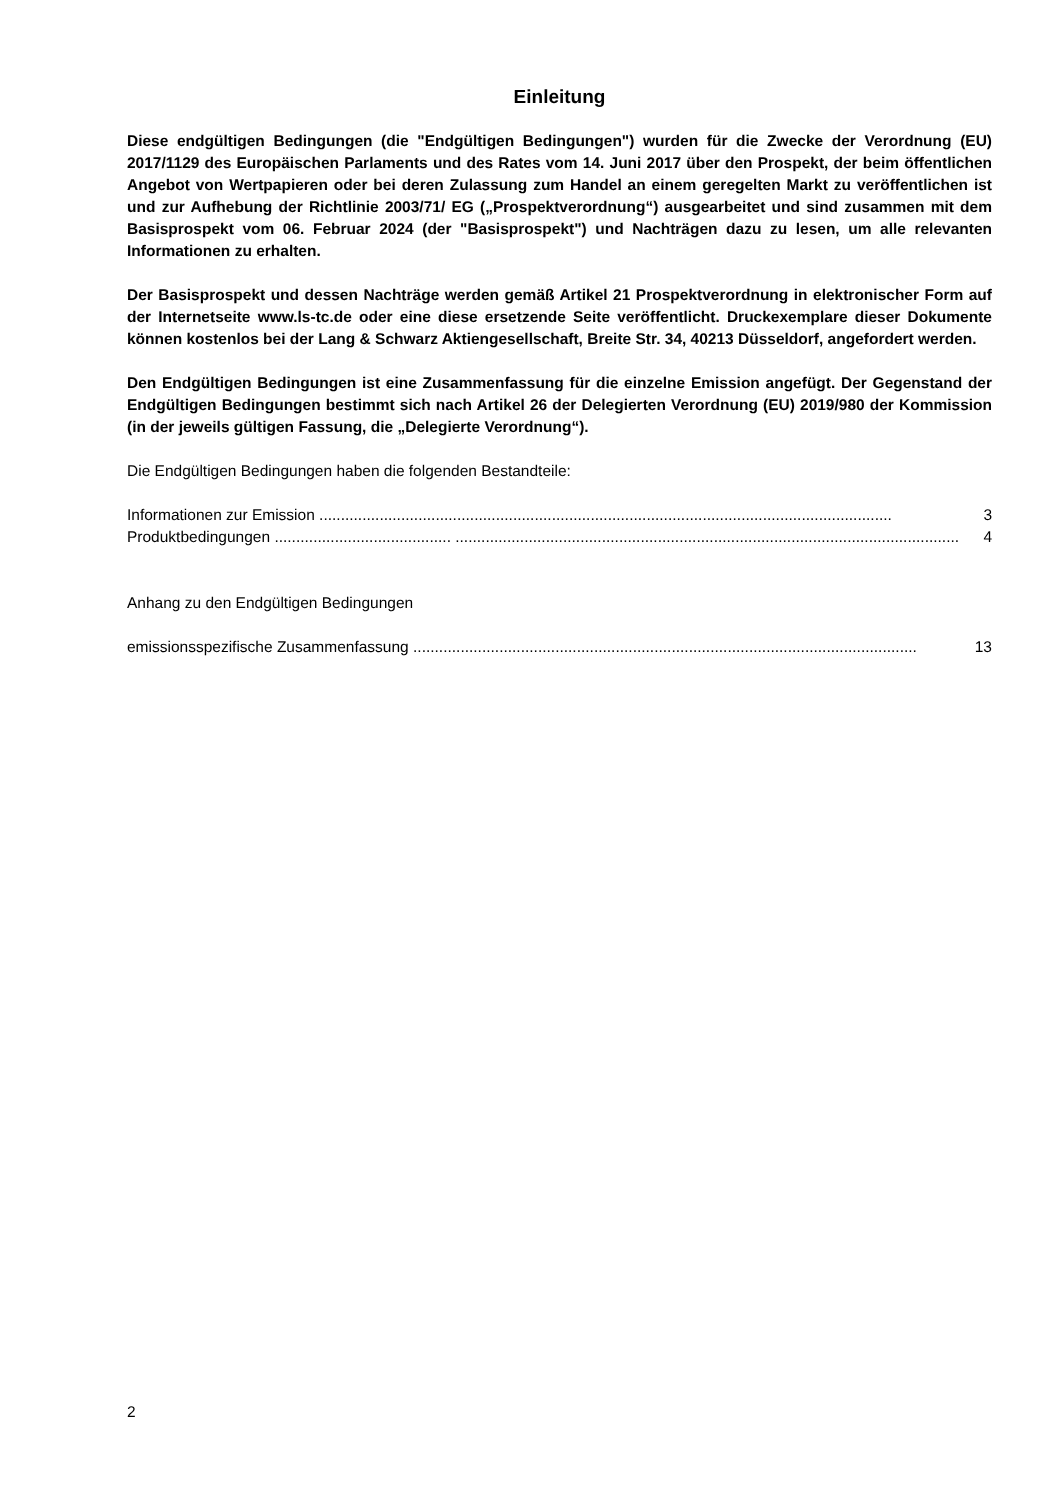Einleitung
Diese endgültigen Bedingungen (die "Endgültigen Bedingungen") wurden für die Zwecke der Verordnung (EU) 2017/1129 des Europäischen Parlaments und des Rates vom 14. Juni 2017 über den Prospekt, der beim öffentlichen Angebot von Wertpapieren oder bei deren Zulassung zum Handel an einem geregelten Markt zu veröffentlichen ist und zur Aufhebung der Richtlinie 2003/71/ EG („Prospektverordnung“) ausgearbeitet und sind zusammen mit dem Basisprospekt vom 06. Februar 2024 (der "Basisprospekt") und Nachträgen dazu zu lesen, um alle relevanten Informationen zu erhalten.
Der Basisprospekt und dessen Nachträge werden gemäß Artikel 21 Prospektverordnung in elektronischer Form auf der Internetseite www.ls-tc.de oder eine diese ersetzende Seite veröffentlicht. Druckexemplare dieser Dokumente können kostenlos bei der Lang & Schwarz Aktiengesellschaft, Breite Str. 34, 40213 Düsseldorf, angefordert werden.
Den Endgültigen Bedingungen ist eine Zusammenfassung für die einzelne Emission angefügt. Der Gegenstand der Endgültigen Bedingungen bestimmt sich nach Artikel 26 der Delegierten Verordnung (EU) 2019/980 der Kommission (in der jeweils gültigen Fassung, die „Delegierte Verordnung“).
Die Endgültigen Bedingungen haben die folgenden Bestandteile:
Informationen zur Emission ..................................................................................................................................... 3
Produktbedingungen ......................................... ..................................................................................................................... 4
Anhang zu den Endgültigen Bedingungen
emissionsspezifische Zusammenfassung ..................................................................................................................... 13
2